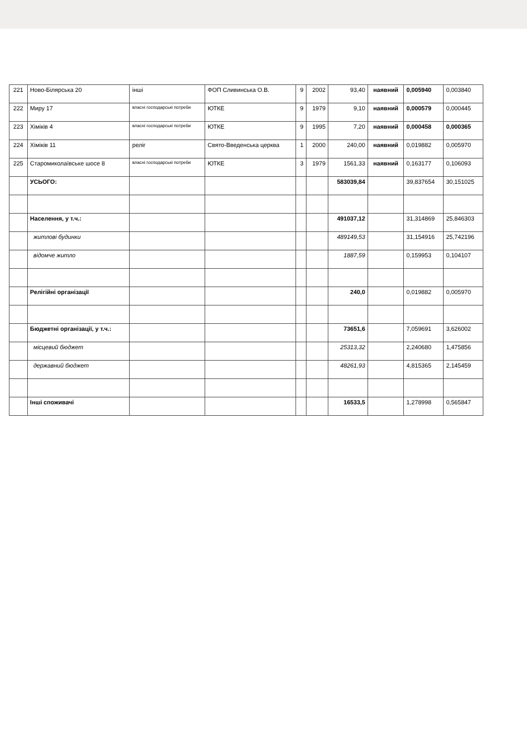| 221 | Ново-Білярська 20 | інші | ФОП Сливинська О.В. | 9 | 2002 | 93,40 | наявний | 0,005940 | 0,003840 |
| 222 | Миру 17 | власні господарські потреби | ЮТКЕ | 9 | 1979 | 9,10 | наявний | 0,000579 | 0,000445 |
| 223 | Хіміків 4 | власні господарські потреби | ЮТКЕ | 9 | 1995 | 7,20 | наявний | 0,000458 | 0,000365 |
| 224 | Хіміків 11 | реліг | Свято-Введенська церква | 1 | 2000 | 240,00 | наявний | 0,019882 | 0,005970 |
| 225 | Старомиколаївське шосе 8 | власні господарські потреби | ЮТКЕ | 3 | 1979 | 1561,33 | наявний | 0,163177 | 0,106093 |
| | УСЬОГО: | | | | | 583039,84 | | 39,837654 | 30,151025 |
| | Населення, у т.ч.: | | | | | 491037,12 | | 31,314869 | 25,846303 |
| | житлові будинки | | | | | 489149,53 | | 31,154916 | 25,742196 |
| | відомче житло | | | | | 1887,59 | | 0,159953 | 0,104107 |
| | Релігійні організації | | | | | 240,0 | | 0,019882 | 0,005970 |
| | Бюджетні організації, у т.ч.: | | | | | 73651,6 | | 7,059691 | 3,626002 |
| | місцевий бюджет | | | | | 25313,32 | | 2,240680 | 1,475856 |
| | державний бюджет | | | | | 48261,93 | | 4,815365 | 2,145459 |
| | Інші споживачі | | | | | 16533,5 | | 1,278998 | 0,565847 |